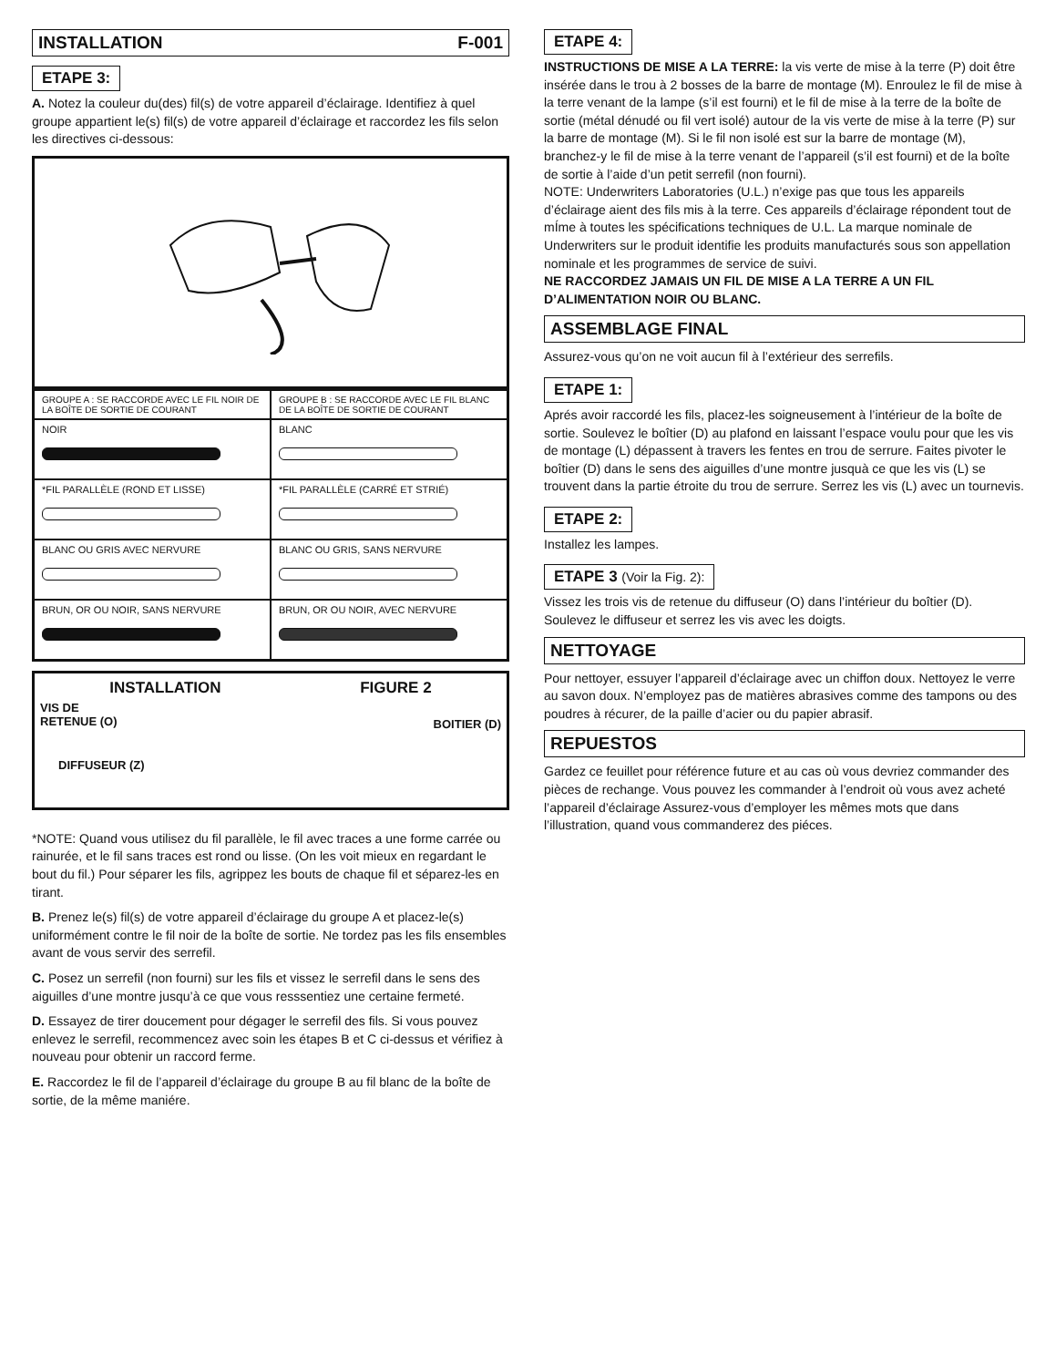INSTALLATION F-001
ETAPE 3:
A. Notez la couleur du(des) fil(s) de votre appareil d’éclairage. Identifiez à quel groupe appartient le(s) fil(s) de votre appareil d’éclairage et raccordez les fils selon les directives ci-dessous:
| GROUPE A : SE RACCORDE AVEC LE FIL NOIR DE LA BOÎTE DE SORTIE DE COURANT | GROUPE B : SE RACCORDE AVEC LE FIL BLANC DE LA BOÎTE DE SORTIE DE COURANT |
| NOIR | BLANC |
| *FIL PARALLÈLE (ROND ET LISSE) | *FIL PARALLÈLE (CARRÉ ET STRIÉ) |
| BLANC OU GRIS AVEC NERVURE | BLANC OU GRIS, SANS NERVURE |
| BRUN, OR OU NOIR, SANS NERVURE | BRUN, OR OU NOIR, AVEC NERVURE |
INSTALLATION FIGURE 2
VIS DE
RETENUE (O) BOITIER (D)
DIFFUSEUR (Z)
*NOTE: Quand vous utilisez du fil parallèle, le fil avec traces a une forme carrée ou rainurée, et le fil sans traces est rond ou lisse. (On les voit mieux en regardant le bout du fil.) Pour séparer les fils, agrippez les bouts de chaque fil et séparez-les en tirant.
B. Prenez le(s) fil(s) de votre appareil d’éclairage du groupe A et placez-le(s) uniformément contre le fil noir de la boîte de sortie. Ne tordez pas les fils ensembles avant de vous servir des serrefil.
C. Posez un serrefil (non fourni) sur les fils et vissez le serrefil dans le sens des aiguilles d’une montre jusqu’à ce que vous resssentiez une certaine fermeté.
D. Essayez de tirer doucement pour dégager le serrefil des fils. Si vous pouvez enlevez le serrefil, recommencez avec soin les étapes B et C ci-dessus et vérifiez à nouveau pour obtenir un raccord ferme.
E. Raccordez le fil de l’appareil d’éclairage du groupe B au fil blanc de la boîte de sortie, de la même maniére.
ETAPE 4:
INSTRUCTIONS DE MISE A LA TERRE: la vis verte de mise à la terre (P) doit être insérée dans le trou à 2 bosses de la barre de montage (M). Enroulez le fil de mise à la terre venant de la lampe (s’il est fourni) et le fil de mise à la terre de la boîte de sortie (métal dénudé ou fil vert isolé) autour de la vis verte de mise à la terre (P) sur la barre de montage (M). Si le fil non isolé est sur la barre de montage (M), branchez-y le fil de mise à la terre venant de l’appareil (s’il est fourni) et de la boîte de sortie à l’aide d’un petit serrefil (non fourni).
NOTE: Underwriters Laboratories (U.L.) n’exige pas que tous les appareils d’éclairage aient des fils mis à la terre. Ces appareils d’éclairage répondent tout de mÍme à toutes les spécifications techniques de U.L. La marque nominale de Underwriters sur le produit identifie les produits manufacturés sous son appellation nominale et les programmes de service de suivi.
NE RACCORDEZ JAMAIS UN FIL DE MISE A LA TERRE A UN FIL D’ALIMENTATION NOIR OU BLANC.
ASSEMBLAGE FINAL
Assurez-vous qu’on ne voit aucun fil à l’extérieur des serrefils.
ETAPE 1:
Aprés avoir raccordé les fils, placez-les soigneusement à l’intérieur de la boîte de sortie. Soulevez le boîtier (D) au plafond en laissant l’espace voulu pour que les vis de montage (L) dépassent à travers les fentes en trou de serrure. Faites pivoter le boîtier (D) dans le sens des aiguilles d’une montre jusquà ce que les vis (L) se trouvent dans la partie étroite du trou de serrure. Serrez les vis (L) avec un tournevis.
ETAPE 2:
Installez les lampes.
ETAPE 3 (Voir la Fig. 2):
Vissez les trois vis de retenue du diffuseur (O) dans l’intérieur du boîtier (D). Soulevez le diffuseur et serrez les vis avec les doigts.
NETTOYAGE
Pour nettoyer, essuyer l’appareil d’éclairage avec un chiffon doux. Nettoyez le verre au savon doux. N’employez pas de matières abrasives comme des tampons ou des poudres à récurer, de la paille d’acier ou du papier abrasif.
REPUESTOS
Gardez ce feuillet pour référence future et au cas où vous devriez commander des pièces de rechange. Vous pouvez les commander à l’endroit où vous avez acheté l’appareil d’éclairage Assurez-vous d’employer les mêmes mots que dans l’illustration, quand vous commanderez des piéces.